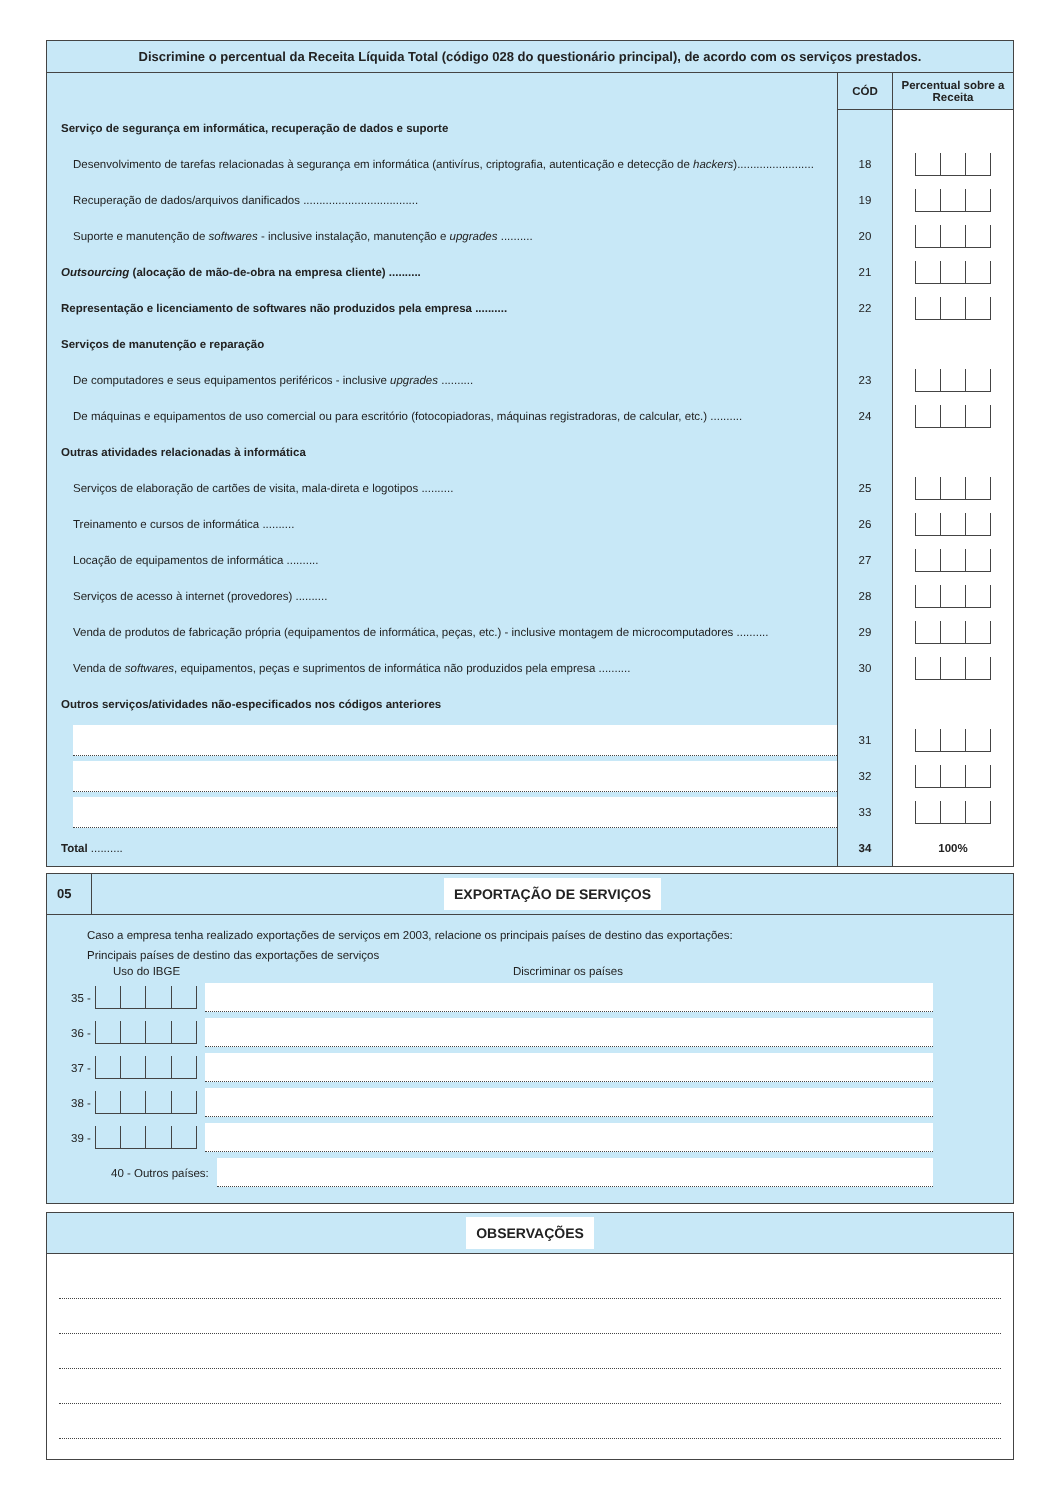Discrimine o percentual da Receita Líquida Total (código 028 do questionário principal), de acordo com os serviços prestados.
| | CÓD | Percentual sobre a Receita |
| Serviço de segurança em informática, recuperação de dados e suporte | | |
| Desenvolvimento de tarefas relacionadas à segurança em informática (antivírus, criptografia, autenticação e detecção de hackers )........................ | 18 | |
| Recuperação de dados/arquivos danificados .................................... | 19 | |
| Suporte e manutenção de softwares - inclusive instalação, manutenção e upgrades .......... | 20 | |
| Outsourcing (alocação de mão-de-obra na empresa cliente) .......... | 21 | |
| Representação e licenciamento de softwares não produzidos pela empresa .......... | 22 | |
| Serviços de manutenção e reparação | | |
| De computadores e seus equipamentos periféricos - inclusive upgrades .......... | 23 | |
| De máquinas e equipamentos de uso comercial ou para escritório (fotocopiadoras, máquinas registradoras, de calcular, etc.) .......... | 24 | |
| Outras atividades relacionadas à informática | | |
| Serviços de elaboração de cartões de visita, mala-direta e logotipos .......... | 25 | |
| Treinamento e cursos de informática .......... | 26 | |
| Locação de equipamentos de informática .......... | 27 | |
| Serviços de acesso à internet (provedores) .......... | 28 | |
| Venda de produtos de fabricação própria (equipamentos de informática, peças, etc.) - inclusive montagem de microcomputadores .......... | 29 | |
| Venda de softwares , equipamentos, peças e suprimentos de informática não produzidos pela empresa .......... | 30 | |
| Outros serviços/atividades não-especificados nos códigos anteriores | | |
| | 31 | |
| | 32 | |
| | 33 | |
| Total .......... | 34 | 100% |
05 EXPORTAÇÃO DE SERVIÇOS
Caso a empresa tenha realizado exportações de serviços em 2003, relacione os principais países de destino das exportações:
Principais países de destino das exportações de serviços
Uso do IBGE Discriminar os países
35 -
36 -
37 -
38 -
39 -
40 - Outros países:
OBSERVAÇÕES